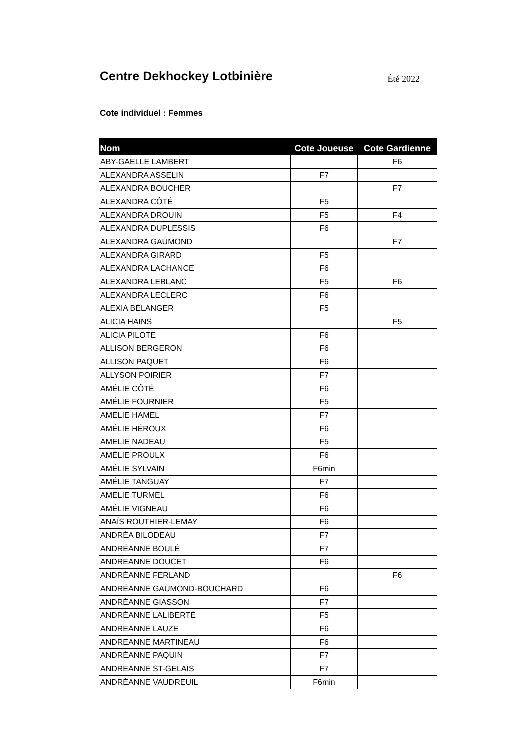Centre Dekhockey Lotbinière
Été 2022
Cote individuel : Femmes
| Nom | Cote Joueuse | Cote Gardienne |
| --- | --- | --- |
| ABY-GAELLE LAMBERT | | F6 |
| ALEXANDRA ASSELIN | F7 | |
| ALEXANDRA BOUCHER | | F7 |
| ALEXANDRA CÔTÉ | F5 | |
| ALEXANDRA DROUIN | F5 | F4 |
| ALEXANDRA DUPLESSIS | F6 | |
| ALEXANDRA GAUMOND | | F7 |
| ALEXANDRA GIRARD | F5 | |
| ALEXANDRA LACHANCE | F6 | |
| ALEXANDRA LEBLANC | F5 | F6 |
| ALEXANDRA LECLERC | F6 | |
| ALEXIA BÉLANGER | F5 | |
| ALICIA HAINS | | F5 |
| ALICIA PILOTE | F6 | |
| ALLISON BERGERON | F6 | |
| ALLISON PAQUET | F6 | |
| ALLYSON POIRIER | F7 | |
| AMÉLIE CÔTÉ | F6 | |
| AMÉLIE FOURNIER | F5 | |
| AMELIE HAMEL | F7 | |
| AMÉLIE HÉROUX | F6 | |
| AMELIE NADEAU | F5 | |
| AMÉLIE PROULX | F6 | |
| AMÉLIE SYLVAIN | F6min | |
| AMÉLIE TANGUAY | F7 | |
| AMELIE TURMEL | F6 | |
| AMÉLIE VIGNEAU | F6 | |
| ANAÏS ROUTHIER-LEMAY | F6 | |
| ANDRÉA BILODEAU | F7 | |
| ANDRÉANNE BOULÉ | F7 | |
| ANDREANNE DOUCET | F6 | |
| ANDRÉANNE FERLAND | | F6 |
| ANDRÉANNE GAUMOND-BOUCHARD | F6 | |
| ANDRÉANNE GIASSON | F7 | |
| ANDRÉANNE LALIBERTÉ | F5 | |
| ANDREANNE LAUZE | F6 | |
| ANDREANNE MARTINEAU | F6 | |
| ANDRÉANNE PAQUIN | F7 | |
| ANDREANNE ST-GELAIS | F7 | |
| ANDRÉANNE VAUDREUIL | F6min | |